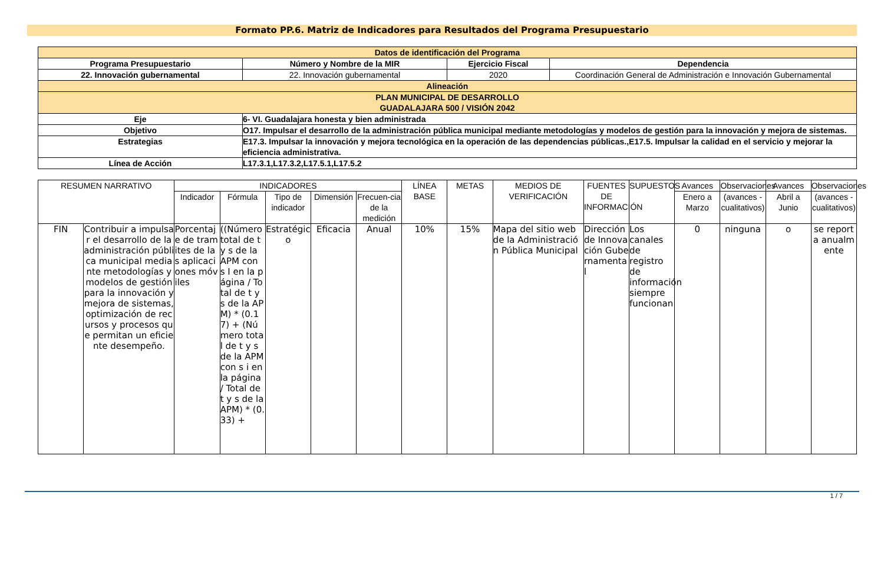Formato PP.6. Matriz de Indicadores para Resultados del Programa Presupuestario
| Datos de identificación del Programa | | | |
| Programa Presupuestario | Número y Nombre de la MIR | Ejercicio Fiscal | Dependencia |
| 22. Innovación gubernamental | 22. Innovación gubernamental | 2020 | Coordinación General de Administración e Innovación Gubernamental |
| Alineación | | | |
| PLAN MUNICIPAL DE DESARROLLO GUADALAJARA 500 / VISIÓN 2042 | | | |
| Eje | 6- VI. Guadalajara honesta y bien administrada | | |
| Objetivo | O17. Impulsar el desarrollo de la administración pública municipal mediante metodologías y modelos de gestión para la innovación y mejora de sistemas. | | |
| Estrategias | E17.3. Impulsar la innovación y mejora tecnológica en la operación de las dependencias públicas.,E17.5. Impulsar la calidad en el servicio y mejorar la eficiencia administrativa. | | |
| Línea de Acción | L17.3.1,L17.3.2,L17.5.1,L17.5.2 | | |
| RESUMEN NARRATIVO | | INDICADORES | | | | | LÍNEA BASE | METAS | MEDIOS DE VERIFICACIÓN | FUENTES DE INFORMACIÓN | SUPUESTOS | Avances | Observaciones | Avances | Observaciones |
| --- | --- | --- | --- | --- | --- | --- | --- | --- | --- | --- | --- | --- | --- | --- | --- |
| | | Indicador | Fórmula | Tipo de indicador | Dimensión | Frecuen-cia de la medición | | | | | | Enero a Marzo | (avances - cualitativos) | Abril a Junio | (avances - cualitativos) |
| FIN | Contribuir a impulsar el desarrollo de la administración pública municipal mediante metodologías y modelos de gestión para la innovación y mejora de sistemas, optimización de recursos y procesos que permitan un eficiente desempeño. | Porcentaje de tramites de las aplicaciones móviles | ((Número total de t y s de la APM con s I en la página / Total de t y s de la APM) * (0.17) + (Número total de t y s de la APM con s i en la página / Total de t y s de la APM) * (0.33) + | Estratégico | Eficacia | Anual | 10% | 15% | Mapa del sitio web de la Administración Pública Municipal | Dirección de Innovación Gubernamental | Los canales de registro de información siempre funcionan | 0 | ninguna | o | se reporta anualmente |
1 / 7